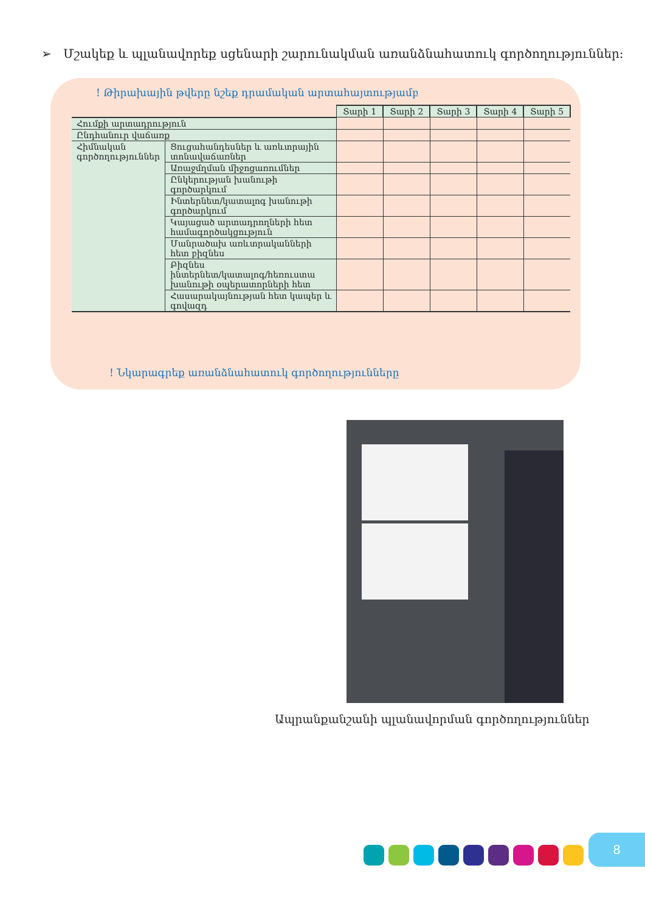➢ Մշակեք և պլանավորեք սցենարի շարունակման առանձնահատուկ գործողություններ:
! Թիրախային թվերը նշեք դրամական արտահայտությամբ
| | | Տարի 1 | Տարի 2 | Տարի 3 | Տարի 4 | Տարի 5 |
| Հումքի արտադրություն | | | | | | |
| Ընդհանուր վաճառք | | | | | | |
| Հիմնական գործողություններ | Ցուցահանդեսներ և առևտրային տոնավաճառներ | | | | | |
| | Առաջմղման միջոցառումներ | | | | | |
| | Ընկերության խանութի գործարկում | | | | | |
| | Ինտերնետ/կատալոգ խանութի գործարկում | | | | | |
| | Կայացած արտադրողների հետ համագործակցություն | | | | | |
| | Մանրածախ առևտրականների հետ բիզնես | | | | | |
| | Բիզնես ինտերնետ/կատալոգ/հեռուստա խանութի օպերատորների հետ | | | | | |
| | Հասարակայնության հետ կապեր և գովազդ | | | | | |
! Նկարագրեք առանձնահատուկ գործողությունները
Ապրանքանշանի պլանավորման գործողություններ
8